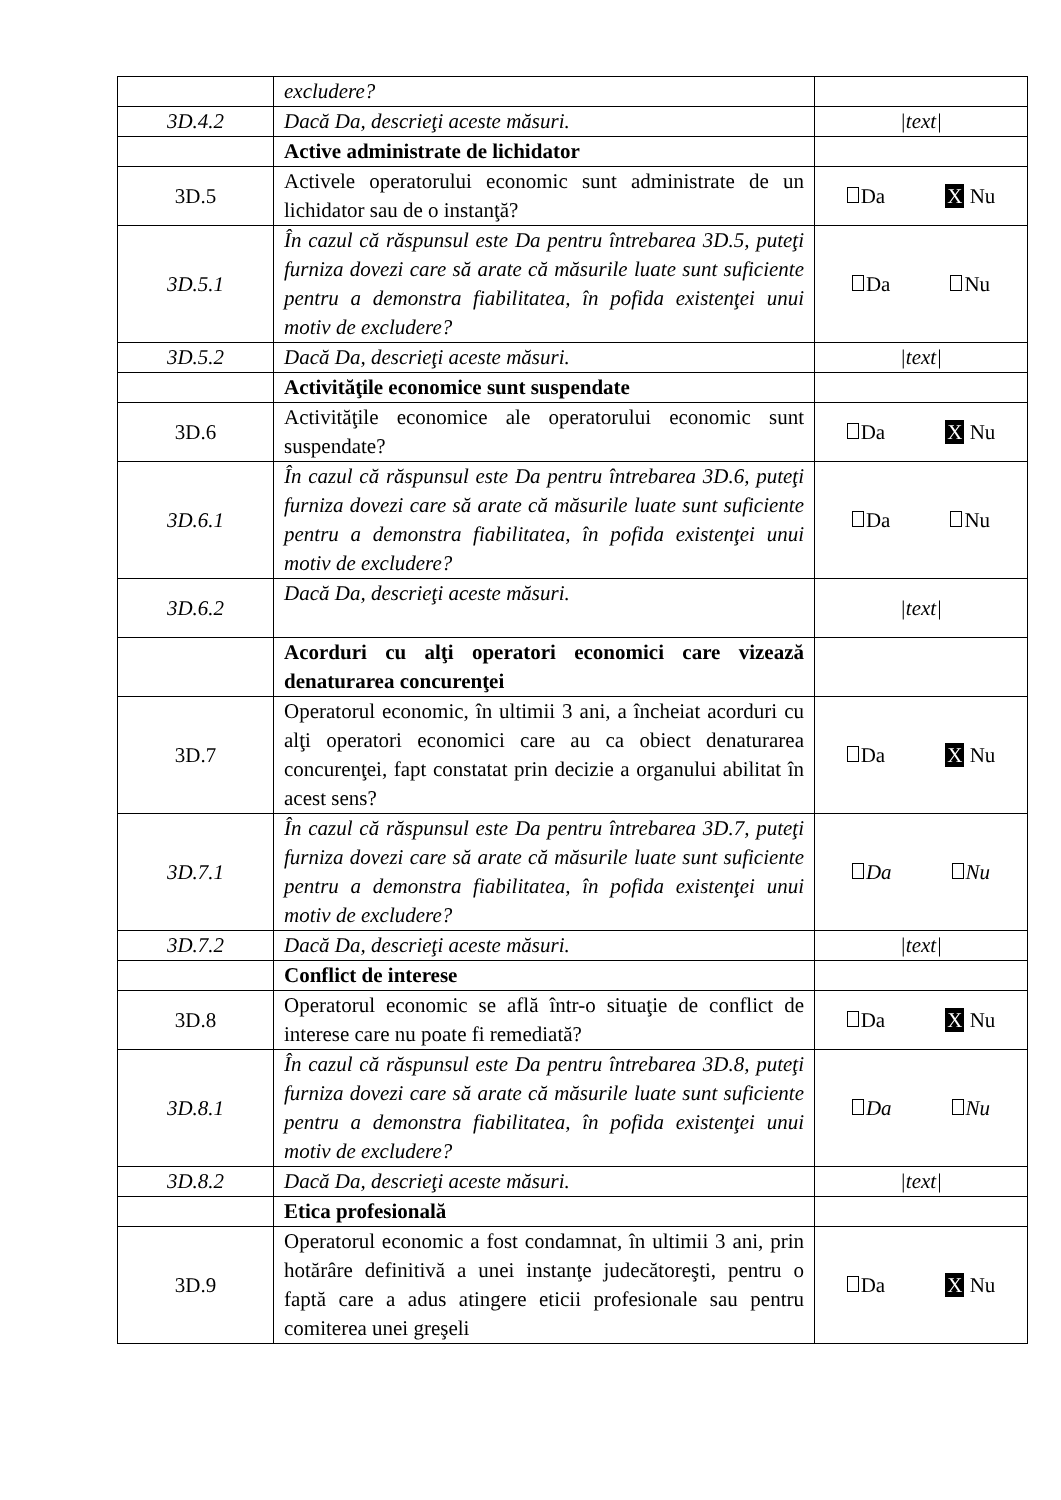| | excludere? | |
| 3D.4.2 | Dacă Da, descrieţi aceste măsuri. | /text/ |
| | Active administrate de lichidator | |
| 3D.5 | Activele operatorului economic sunt administrate de un lichidator sau de o instanţă? | Da X Nu |
| 3D.5.1 | În cazul că răspunsul este Da pentru întrebarea 3D.5, puteţi furniza dovezi care să arate că măsurile luate sunt suficiente pentru a demonstra fiabilitatea, în pofida existenţei unui motiv de excludere? | Da Nu |
| 3D.5.2 | Dacă Da, descrieţi aceste măsuri. | /text/ |
| | Activităţile economice sunt suspendate | |
| 3D.6 | Activităţile economice ale operatorului economic sunt suspendate? | Da X Nu |
| 3D.6.1 | În cazul că răspunsul este Da pentru întrebarea 3D.6, puteţi furniza dovezi care să arate că măsurile luate sunt suficiente pentru a demonstra fiabilitatea, în pofida existenţei unui motiv de excludere? | Da Nu |
| 3D.6.2 | Dacă Da, descrieţi aceste măsuri. | /text/ |
| | Acorduri cu alţi operatori economici care vizează denaturarea concurenţei | |
| 3D.7 | Operatorul economic, în ultimii 3 ani, a încheiat acorduri cu alţi operatori economici care au ca obiect denaturarea concurenţei, fapt constatat prin decizie a organului abilitat în acest sens? | Da X Nu |
| 3D.7.1 | În cazul că răspunsul este Da pentru întrebarea 3D.7, puteţi furniza dovezi care să arate că măsurile luate sunt suficiente pentru a demonstra fiabilitatea, în pofida existenţei unui motiv de excludere? | Da Nu |
| 3D.7.2 | Dacă Da, descrieţi aceste măsuri. | /text/ |
| | Conflict de interese | |
| 3D.8 | Operatorul economic se află într-o situaţie de conflict de interese care nu poate fi remediată? | Da X Nu |
| 3D.8.1 | În cazul că răspunsul este Da pentru întrebarea 3D.8, puteţi furniza dovezi care să arate că măsurile luate sunt suficiente pentru a demonstra fiabilitatea, în pofida existenţei unui motiv de excludere? | Da Nu |
| 3D.8.2 | Dacă Da, descrieţi aceste măsuri. | /text/ |
| | Etica profesională | |
| 3D.9 | Operatorul economic a fost condamnat, în ultimii 3 ani, prin hotărâre definitivă a unei instanţe judecătoreşti, pentru o faptă care a adus atingere eticii profesionale sau pentru comiterea unei greşeli | Da X Nu |